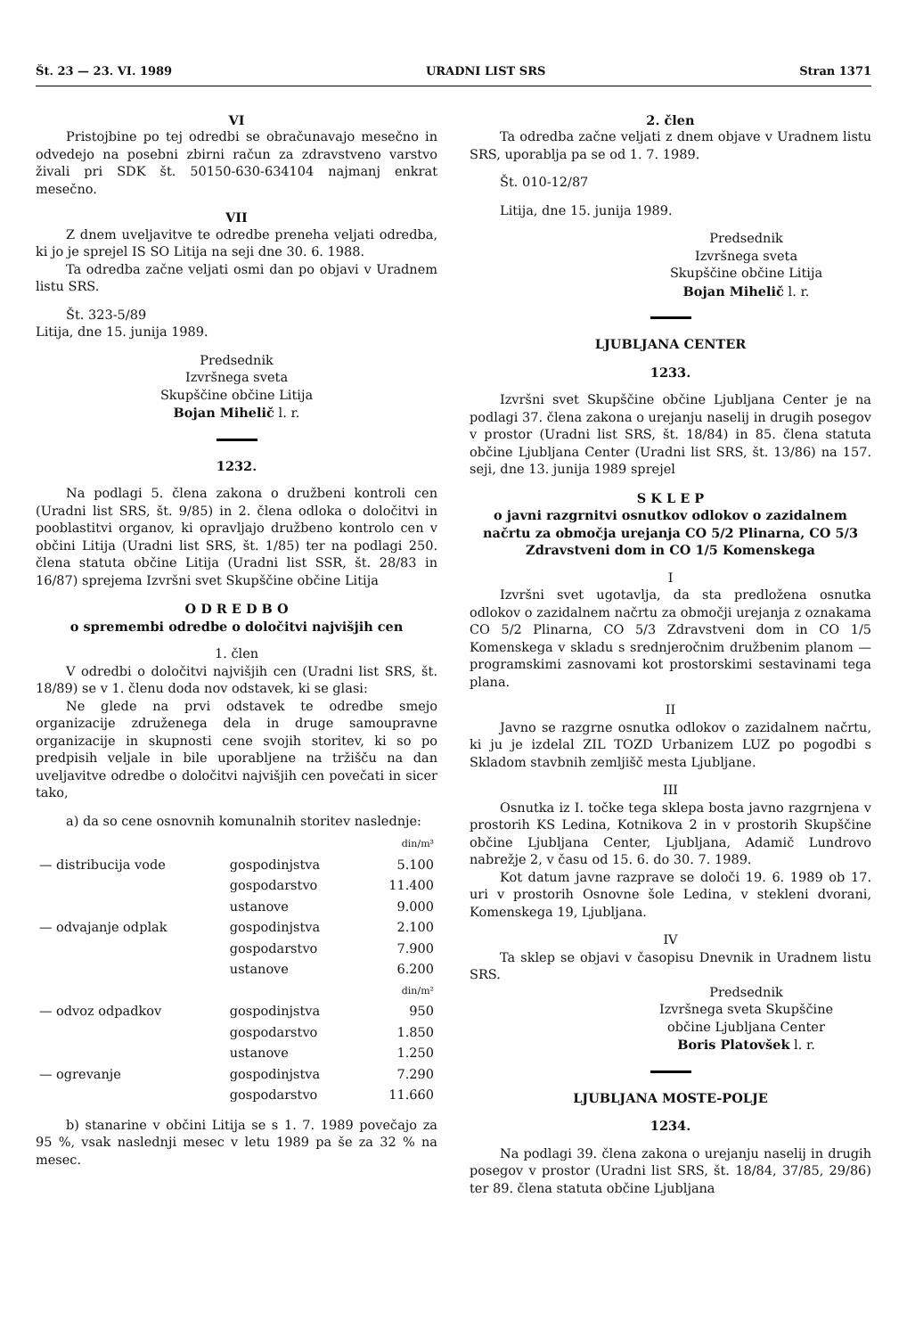Št. 23 — 23. VI. 1989 URADNI LIST SRS Stran 1371
VI
Pristojbine po tej odredbi se obračunavajo mesečno in odvedejo na posebni zbirni račun za zdravstveno varstvo živali pri SDK št. 50150-630-634104 najmanj enkrat mesečno.
VII
Z dnem uveljavitve te odredbe preneha veljati odredba, ki jo je sprejel IS SO Litija na seji dne 30. 6. 1988.
Ta odredba začne veljati osmi dan po objavi v Uradnem listu SRS.
Št. 323-5/89
Litija, dne 15. junija 1989.
Predsednik
Izvršnega sveta
Skupščine občine Litija
Bojan Mihelič l. r.
1232.
Na podlagi 5. člena zakona o družbeni kontroli cen (Uradni list SRS, št. 9/85) in 2. člena odloka o določitvi in pooblastitvi organov, ki opravljajo družbeno kontrolo cen v občini Litija (Uradni list SRS, št. 1/85) ter na podlagi 250. člena statuta občine Litija (Uradni list SSR, št. 28/83 in 16/87) sprejema Izvršni svet Skupščine občine Litija
O D R E D B O
o spremembi odredbe o določitvi najvišjih cen
1. člen
V odredbi o določitvi najvišjih cen (Uradni list SRS, št. 18/89) se v 1. členu doda nov odstavek, ki se glasi:
Ne glede na prvi odstavek te odredbe smejo organizacije združenega dela in druge samoupravne organizacije in skupnosti cene svojih storitev, ki so po predpisih veljale in bile uporabljene na tržišču na dan uveljavitve odredbe o določitvi najvišjih cen povečati in sicer tako,
a) da so cene osnovnih komunalnih storitev naslednje:
| | | din/m³ |
| — distribucija vode | gospodinjstva | 5.100 |
| | gospodarstvo | 11.400 |
| | ustanove | 9.000 |
| — odvajanje odplak | gospodinjstva | 2.100 |
| | gospodarstvo | 7.900 |
| | ustanove | 6.200 |
| | | din/m² |
| — odvoz odpadkov | gospodinjstva | 950 |
| | gospodarstvo | 1.850 |
| | ustanove | 1.250 |
| — ogrevanje | gospodinjstva | 7.290 |
| | gospodarstvo | 11.660 |
b) stanarine v občini Litija se s 1. 7. 1989 povečajo za 95 %, vsak naslednji mesec v letu 1989 pa še za 32 % na mesec.
2. člen
Ta odredba začne veljati z dnem objave v Uradnem listu SRS, uporablja pa se od 1. 7. 1989.
Št. 010-12/87
Litija, dne 15. junija 1989.
Predsednik
Izvršnega sveta
Skupščine občine Litija
Bojan Mihelič l. r.
LJUBLJANA CENTER
1233.
Izvršni svet Skupščine občine Ljubljana Center je na podlagi 37. člena zakona o urejanju naselij in drugih posegov v prostor (Uradni list SRS, št. 18/84) in 85. člena statuta občine Ljubljana Center (Uradni list SRS, št. 13/86) na 157. seji, dne 13. junija 1989 sprejel
S K L E P
o javni razgrnitvi osnutkov odlokov o zazidalnem načrtu za območja urejanja CO 5/2 Plinarna, CO 5/3 Zdravstveni dom in CO 1/5 Komenskega
I
Izvršni svet ugotavlja, da sta predložena osnutka odlokov o zazidalnem načrtu za območji urejanja z oznakama CO 5/2 Plinarna, CO 5/3 Zdravstveni dom in CO 1/5 Komenskega v skladu s srednjeročnim družbenim planom — programskimi zasnovami kot prostorskimi sestavinami tega plana.
II
Javno se razgrne osnutka odlokov o zazidalnem načrtu, ki ju je izdelal ZIL TOZD Urbanizem LUZ po pogodbi s Skladom stavbnih zemljišč mesta Ljubljane.
III
Osnutka iz I. točke tega sklepa bosta javno razgrnjena v prostorih KS Ledina, Kotnikova 2 in v prostorih Skupščine občine Ljubljana Center, Ljubljana, Adamič Lundrovo nabrežje 2, v času od 15. 6. do 30. 7. 1989.
Kot datum javne razprave se določi 19. 6. 1989 ob 17. uri v prostorih Osnovne šole Ledina, v stekleni dvorani, Komenskega 19, Ljubljana.
IV
Ta sklep se objavi v časopisu Dnevnik in Uradnem listu SRS.
Predsednik
Izvršnega sveta Skupščine
občine Ljubljana Center
Boris Platovšek l. r.
LJUBLJANA MOSTE-POLJE
1234.
Na podlagi 39. člena zakona o urejanju naselij in drugih posegov v prostor (Uradni list SRS, št. 18/84, 37/85, 29/86) ter 89. člena statuta občine Ljubljana